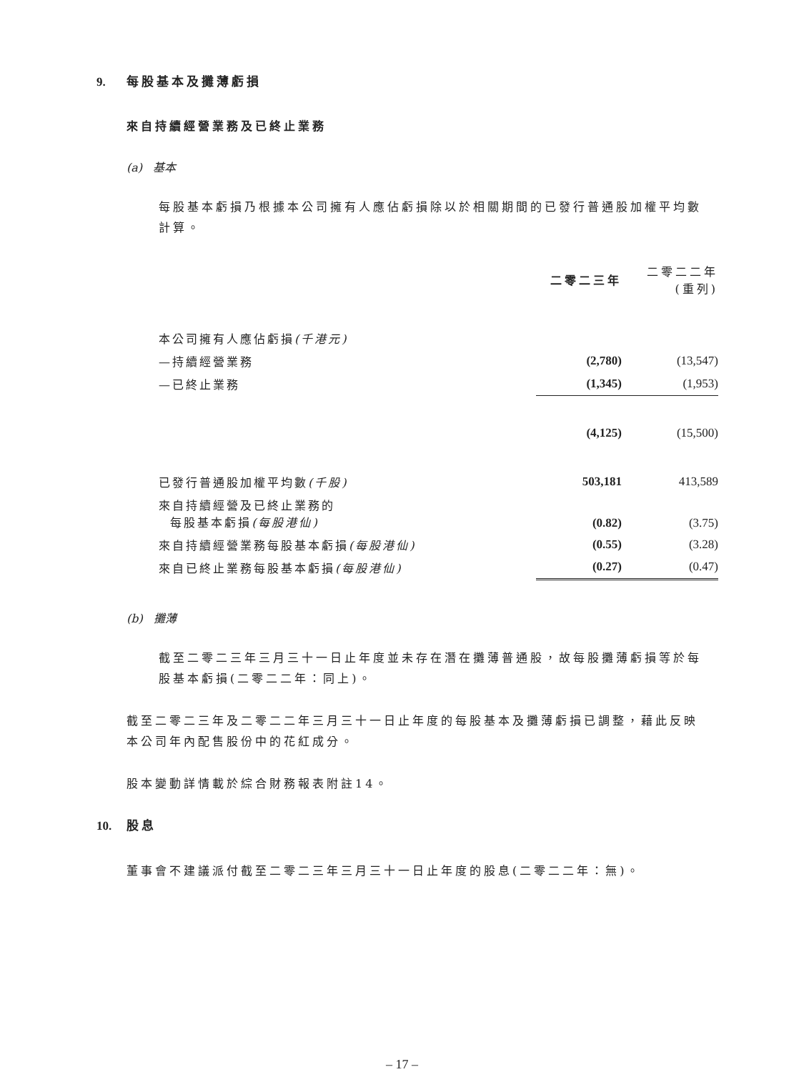9. 每股基本及攤薄虧損
來自持續經營業務及已終止業務
(a) 基本
每股基本虧損乃根據本公司擁有人應佔虧損除以於相關期間的已發行普通股加權平均數計算。
| | 二零二三年 | 二零二二年 (重列) |
| 本公司擁有人應佔虧損 (千港元) | | |
| —持續經營業務 | (2,780) | (13,547) |
| —已終止業務 | (1,345) | (1,953) |
| | (4,125) | (15,500) |
| 已發行普通股加權平均數 (千股) | 503,181 | 413,589 |
| 來自持續經營及已終止業務的 每股基本虧損 (每股港仙) | (0.82) | (3.75) |
| 來自持續經營業務每股基本虧損 (每股港仙) | (0.55) | (3.28) |
| 來自已終止業務每股基本虧損 (每股港仙) | (0.27) | (0.47) |
(b) 攤薄
截至二零二三年三月三十一日止年度並未存在潛在攤薄普通股，故每股攤薄虧損等於每股基本虧損(二零二二年：同上)。
截至二零二三年及二零二二年三月三十一日止年度的每股基本及攤薄虧損已調整，藉此反映本公司年內配售股份中的花紅成分。
股本變動詳情載於綜合財務報表附註14。
10. 股息
董事會不建議派付截至二零二三年三月三十一日止年度的股息(二零二二年：無)。
– 17 –